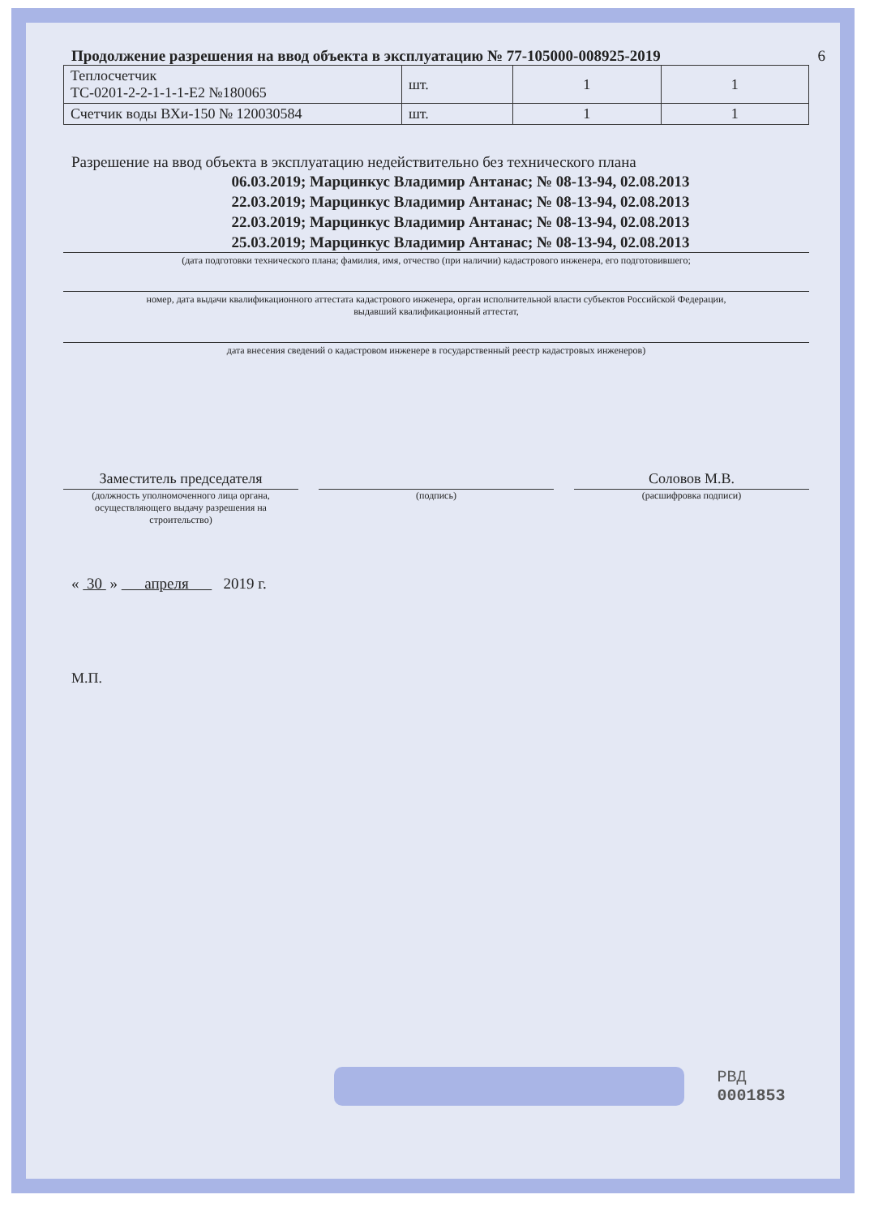Продолжение разрешения на ввод объекта в эксплуатацию № 77-105000-008925-2019 6
| Теплосчетчик ТС-0201-2-2-1-1-1-Е2 №180065 | шт. | 1 | 1 |
| Счетчик воды ВХи-150 № 120030584 | шт. | 1 | 1 |
Разрешение на ввод объекта в эксплуатацию недействительно без технического плана
06.03.2019; Марцинкус Владимир Антанас; № 08-13-94, 02.08.2013
22.03.2019; Марцинкус Владимир Антанас; № 08-13-94, 02.08.2013
22.03.2019; Марцинкус Владимир Антанас; № 08-13-94, 02.08.2013
25.03.2019; Марцинкус Владимир Антанас; № 08-13-94, 02.08.2013
(дата подготовки технического плана; фамилия, имя, отчество (при наличии) кадастрового инженера, его подготовившего;
номер, дата выдачи квалификационного аттестата кадастрового инженера, орган исполнительной власти субъектов Российской Федерации,
выдавший квалификационный аттестат,
дата внесения сведений о кадастровом инженере в государственный реестр кадастровых инженеров)
Заместитель председателя
(должность уполномоченного лица органа, осуществляющего выдачу разрешения на строительство)
(подпись)
Соловов М.В.
(расшифровка подписи)
« 30 » апреля 2019 г.
М.П.
РВД 0001853